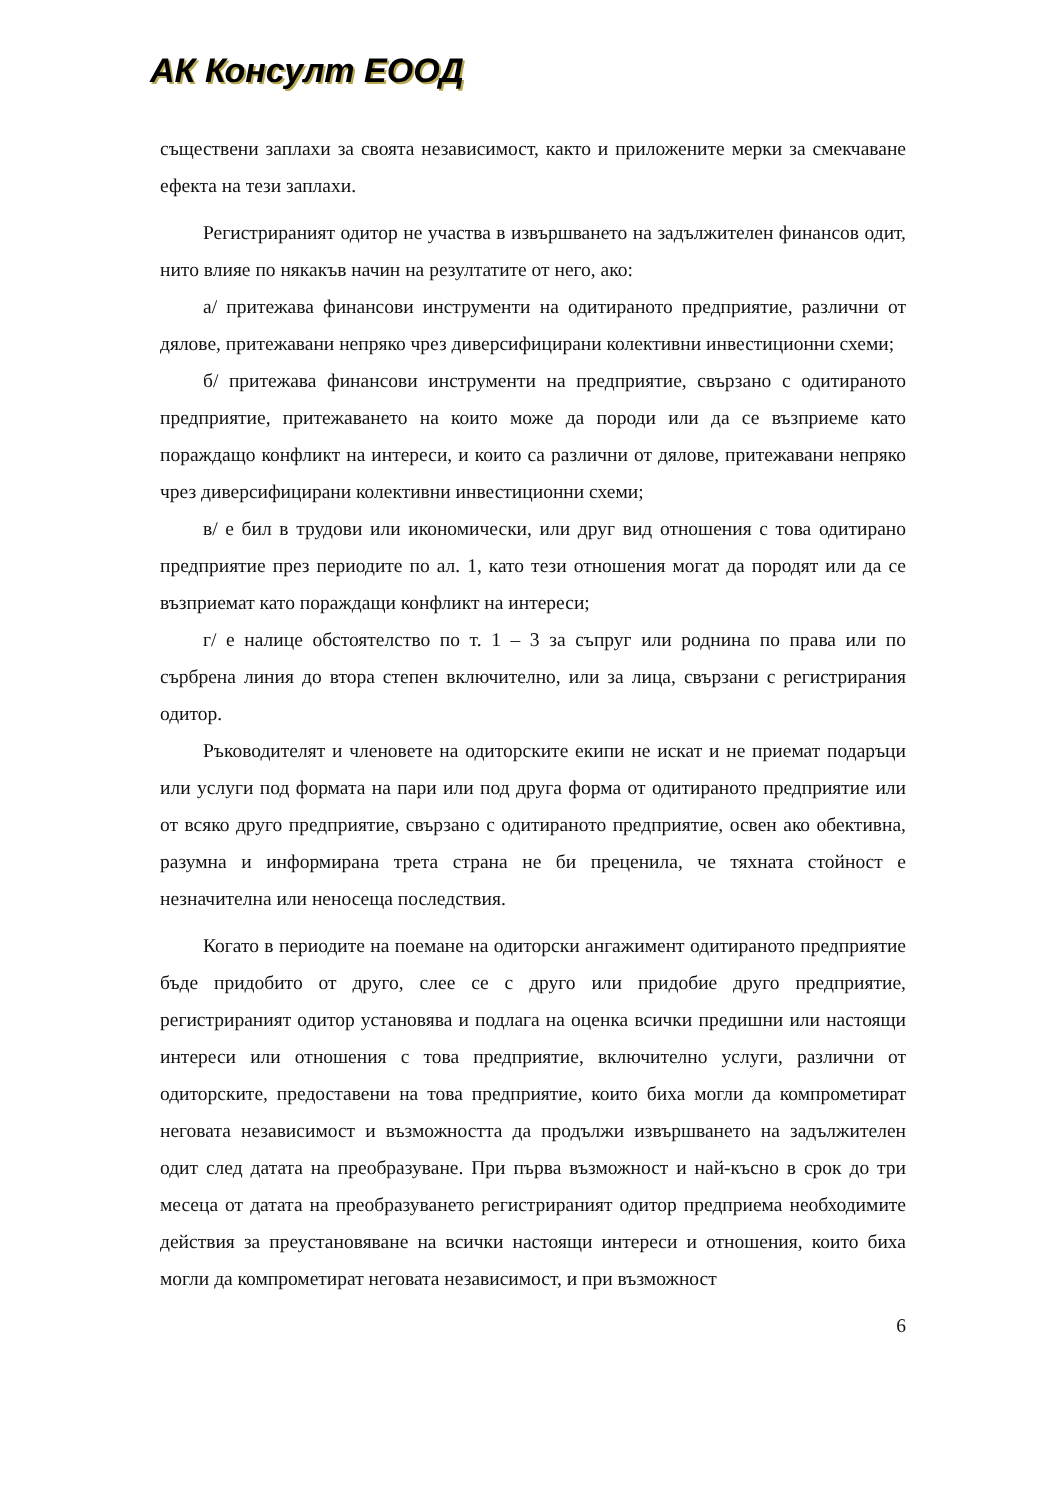АК Консулт ЕООД
съществени заплахи за своята независимост, както и приложените мерки за смекчаване ефекта на тези заплахи.
Регистрираният одитор не участва в извършването на задължителен финансов одит, нито влияе по някакъв начин на резултатите от него, ако:
а/ притежава финансови инструменти на одитираното предприятие, различни от дялове, притежавани непряко чрез диверсифицирани колективни инвестиционни схеми;
б/ притежава финансови инструменти на предприятие, свързано с одитираното предприятие, притежаването на които може да породи или да се възприеме като пораждащо конфликт на интереси, и които са различни от дялове, притежавани непряко чрез диверсифицирани колективни инвестиционни схеми;
в/ е бил в трудови или икономически, или друг вид отношения с това одитирано предприятие през периодите по ал. 1, като тези отношения могат да породят или да се възприемат като пораждащи конфликт на интереси;
г/ е налице обстоятелство по т. 1 – 3 за съпруг или роднина по права или по сърбрена линия до втора степен включително, или за лица, свързани с регистрирания одитор.
Ръководителят и членовете на одиторските екипи не искат и не приемат подаръци или услуги под формата на пари или под друга форма от одитираното предприятие или от всяко друго предприятие, свързано с одитираното предприятие, освен ако обективна, разумна и информирана трета страна не би преценила, че тяхната стойност е незначителна или неносеща последствия.
Когато в периодите на поемане на одиторски ангажимент одитираното предприятие бъде придобито от друго, слее се с друго или придобие друго предприятие, регистрираният одитор установява и подлага на оценка всички предишни или настоящи интереси или отношения с това предприятие, включително услуги, различни от одиторските, предоставени на това предприятие, които биха могли да компрометират неговата независимост и възможността да продължи извършването на задължителен одит след датата на преобразуване. При първа възможност и най-късно в срок до три месеца от датата на преобразуването регистрираният одитор предприема необходимите действия за преустановяване на всички настоящи интереси и отношения, които биха могли да компрометират неговата независимост, и при възможност
6